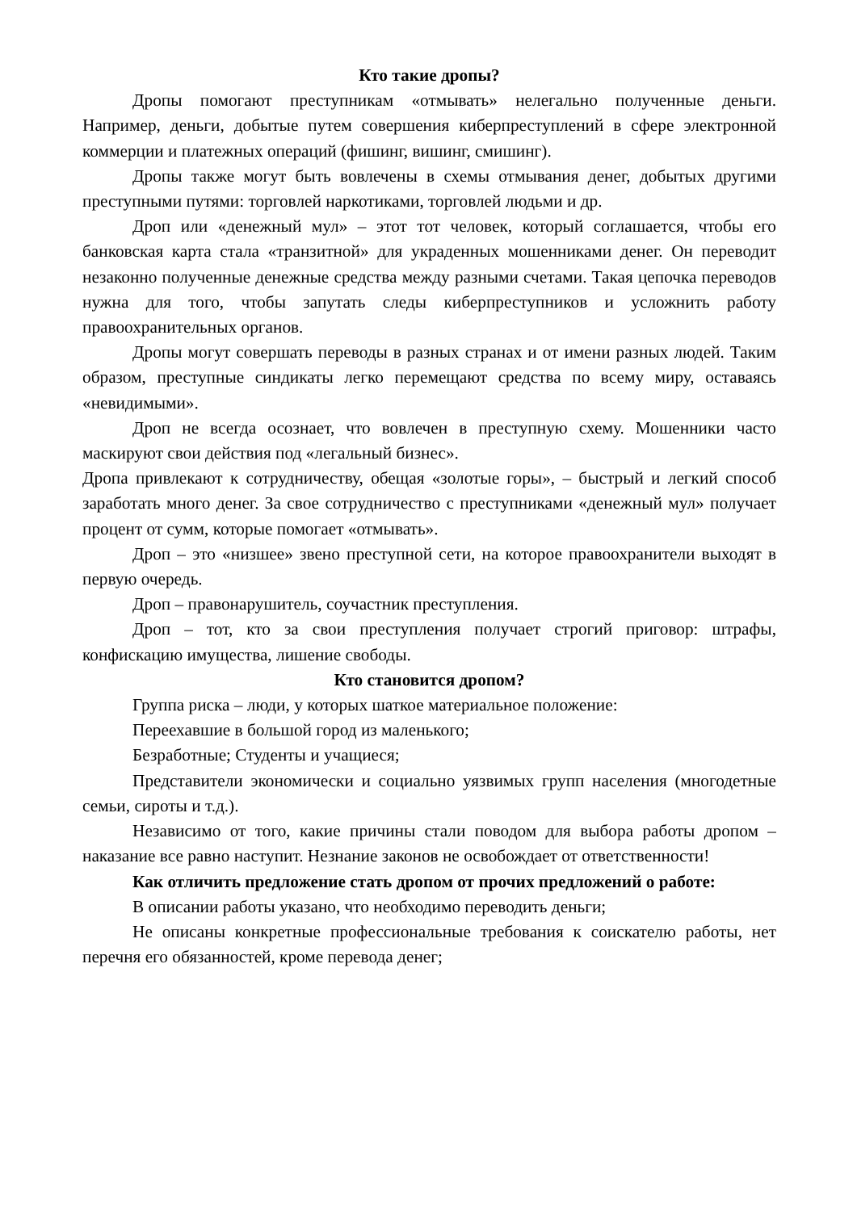Кто такие дропы?
Дропы помогают преступникам «отмывать» нелегально полученные деньги. Например, деньги, добытые путем совершения киберпреступлений в сфере электронной коммерции и платежных операций (фишинг, вишинг, смишинг).
Дропы также могут быть вовлечены в схемы отмывания денег, добытых другими преступными путями: торговлей наркотиками, торговлей людьми и др.
Дроп или «денежный мул» – этот тот человек, который соглашается, чтобы его банковская карта стала «транзитной» для украденных мошенниками денег. Он переводит незаконно полученные денежные средства между разными счетами. Такая цепочка переводов нужна для того, чтобы запутать следы киберпреступников и усложнить работу правоохранительных органов.
Дропы могут совершать переводы в разных странах и от имени разных людей. Таким образом, преступные синдикаты легко перемещают средства по всему миру, оставаясь «невидимыми».
Дроп не всегда осознает, что вовлечен в преступную схему. Мошенники часто маскируют свои действия под «легальный бизнес».
Дропа привлекают к сотрудничеству, обещая «золотые горы», – быстрый и легкий способ заработать много денег. За свое сотрудничество с преступниками «денежный мул» получает процент от сумм, которые помогает «отмывать».
Дроп – это «низшее» звено преступной сети, на которое правоохранители выходят в первую очередь.
Дроп – правонарушитель, соучастник преступления.
Дроп – тот, кто за свои преступления получает строгий приговор: штрафы, конфискацию имущества, лишение свободы.
Кто становится дропом?
Группа риска – люди, у которых шаткое материальное положение:
Переехавшие в большой город из маленького;
Безработные; Студенты и учащиеся;
Представители экономически и социально уязвимых групп населения (многодетные семьи, сироты и т.д.).
Независимо от того, какие причины стали поводом для выбора работы дропом – наказание все равно наступит. Незнание законов не освобождает от ответственности!
Как отличить предложение стать дропом от прочих предложений о работе:
В описании работы указано, что необходимо переводить деньги;
Не описаны конкретные профессиональные требования к соискателю работы, нет перечня его обязанностей, кроме перевода денег;